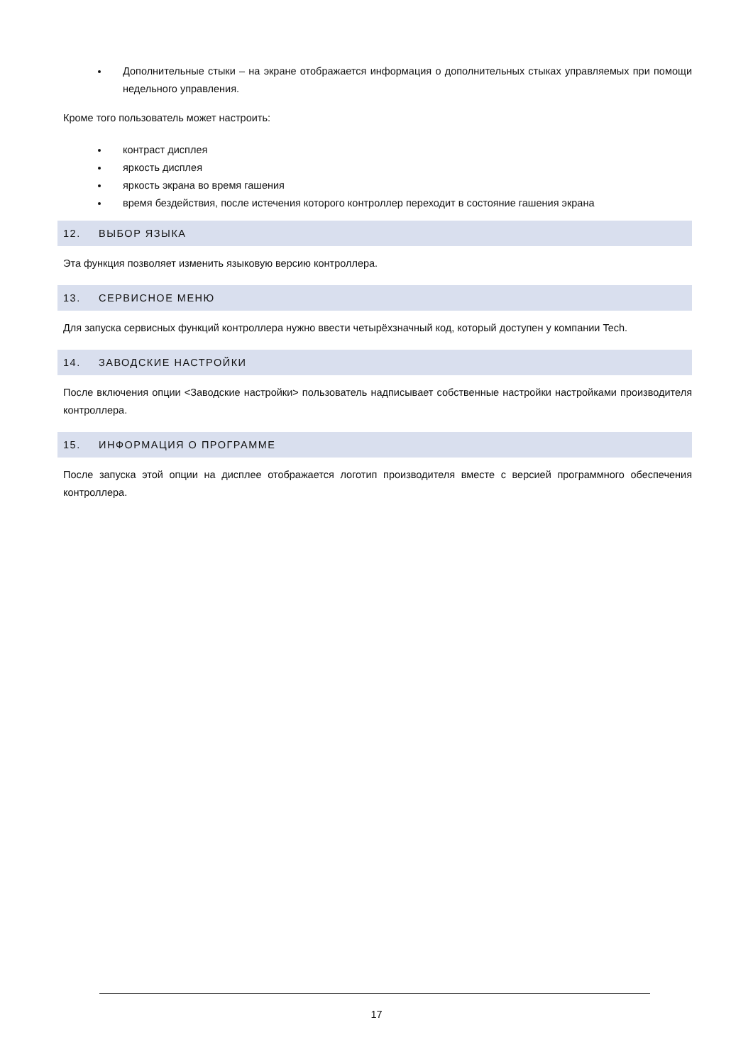Дополнительные стыки – на экране отображается информация о дополнительных стыках управляемых при помощи недельного управления.
Кроме того пользователь может настроить:
контраст дисплея
яркость дисплея
яркость экрана во время гашения
время бездействия, после истечения которого контроллер переходит в состояние гашения экрана
12. ВЫБОР ЯЗЫКА
Эта функция позволяет изменить языковую версию контроллера.
13. СЕРВИСНОЕ МЕНЮ
Для запуска сервисных функций контроллера нужно ввести четырёхзначный код, который доступен у компании Tech.
14. ЗАВОДСКИЕ НАСТРОЙКИ
После включения опции <Заводские настройки> пользователь надписывает собственные настройки настройками производителя контроллера.
15. ИНФОРМАЦИЯ О ПРОГРАММЕ
После запуска этой опции на дисплее отображается логотип производителя вместе с версией программного обеспечения контроллера.
17